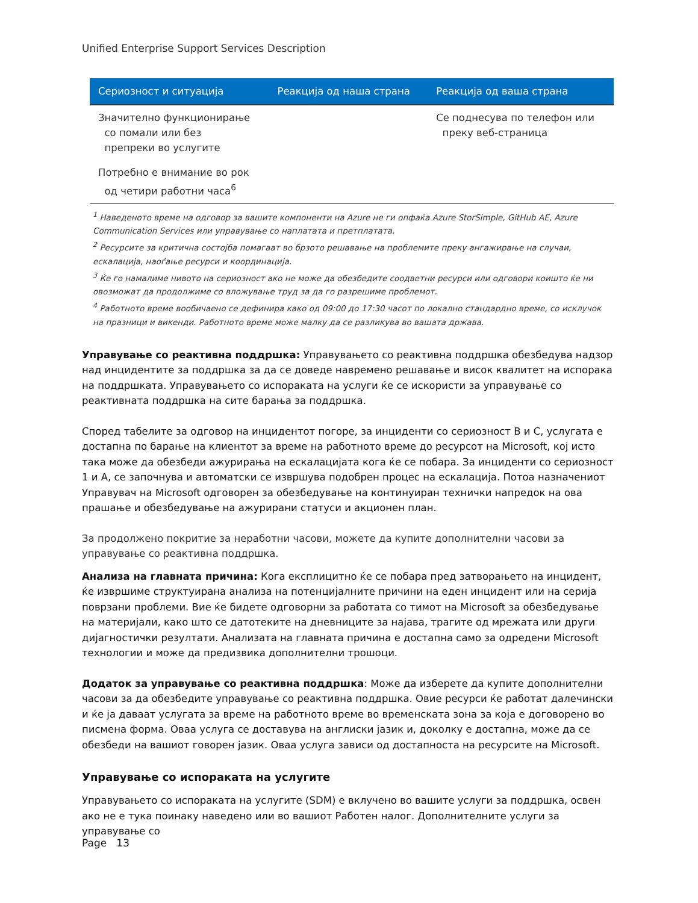Unified Enterprise Support Services Description
| Сериозност и ситуација | Реакција од наша страна | Реакција од ваша страна |
| --- | --- | --- |
| Значително функционирање со помали или без препреки во услугите | | Се поднесува по телефон или преку веб-страница |
| Потребно е внимание во рок од четири работни часа<sup>6</sup> | | |
<sup>1</sup> Наведеното време на одговор за вашите компоненти на Azure не ги опфаќа Azure StorSimple, GitHub AE, Azure Communication Services или управување со наплатата и претплатата.
<sup>2</sup> Ресурсите за критична состојба помагаат во брзото решавање на проблемите преку ангажирање на случаи, ескалација, наоѓање ресурси и координација.
<sup>3</sup> Ќе го намалиме нивото на сериозност ако не може да обезбедите соодветни ресурси или одговори коишто ќе ни овозможат да продолжиме со вложување труд за да го разрешиме проблемот.
<sup>4</sup> Работното време вообичаено се дефинира како од 09:00 до 17:30 часот по локално стандардно време, со исклучок на празници и викенди. Работното време може малку да се разликува во вашата држава.
Управување со реактивна поддршка: Управувањето со реактивна поддршка обезбедува надзор над инцидентите за поддршка за да се доведе навремено решавање и висок квалитет на испорака на поддршката. Управувањето со испораката на услуги ќе се искористи за управување со реактивната поддршка на сите барања за поддршка.
Според табелите за одговор на инцидентот погоре, за инциденти со сериозност B и C, услугата е достапна по барање на клиентот за време на работното време до ресурсот на Microsoft, кој исто така може да обезбеди ажурирања на ескалацијата кога ќе се побара. За инциденти со сериозност 1 и A, се започнува и автоматски се извршува подобрен процес на ескалација. Потоа назначениот Управувач на Microsoft одговорен за обезбедување на континуиран технички напредок на ова прашање и обезбедување на ажурирани статуси и акционен план.
За продолжено покритие за неработни часови, можете да купите дополнителни часови за управување со реактивна поддршка.
Анализа на главната причина: Кога експлицитно ќе се побара пред затворањето на инцидент, ќе извршиме структуирана анализа на потенцијалните причини на еден инцидент или на серија поврзани проблеми. Вие ќе бидете одговорни за работата со тимот на Microsoft за обезбедување на материјали, како што се датотеките на дневниците за најава, трагите од мрежата или други дијагностички резултати. Анализата на главната причина е достапна само за одредени Microsoft технологии и може да предизвика дополнителни трошоци.
Додаток за управување со реактивна поддршка: Може да изберете да купите дополнителни часови за да обезбедите управување со реактивна поддршка. Овие ресурси ќе работат далечински и ќе ја даваат услугата за време на работното време во временската зона за која е договорено во писмена форма. Оваа услуга се доставува на англиски јазик и, доколку е достапна, може да се обезбеди на вашиот говорен јазик. Оваа услуга зависи од достапноста на ресурсите на Microsoft.
Управување со испораката на услугите
Управувањето со испораката на услугите (SDM) е вклучено во вашите услуги за поддршка, освен ако не е тука поинаку наведено или во вашиот Работен налог. Дополнителните услуги за управување со
Page 13